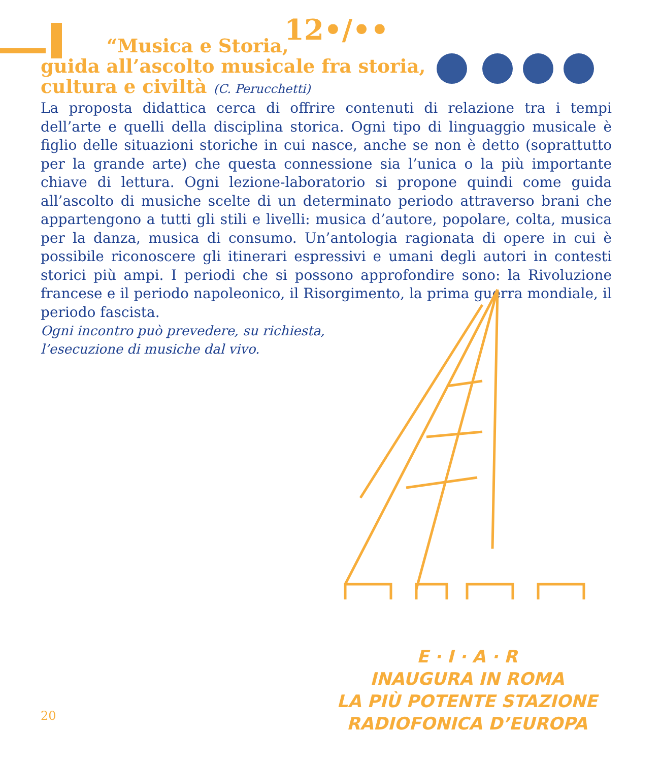12•/••
“Musica e Storia,
guida all’ascolto musicale fra storia,
cultura e civiltà (C. Perucchetti)
La proposta didattica cerca di offrire contenuti di relazione tra i tempi dell’arte e quelli della disciplina storica. Ogni tipo di linguaggio musicale è figlio delle situazioni storiche in cui nasce, anche se non è detto (soprattutto per la grande arte) che questa connessione sia l’unica o la più importante chiave di lettura. Ogni lezione-laboratorio si propone quindi come guida all’ascolto di musiche scelte di un determinato periodo attraverso brani che appartengono a tutti gli stili e livelli: musica d’autore, popolare, colta, musica per la danza, musica di consumo. Un’antologia ragionata di opere in cui è possibile riconoscere gli itinerari espressivi e umani degli autori in contesti storici più ampi. I periodi che si possono approfondire sono: la Rivoluzione francese e il periodo napoleonico, il Risorgimento, la prima guerra mondiale, il periodo fascista.
Ogni incontro può prevedere, su richiesta,
l’esecuzione di musiche dal vivo.
E · I · A · R
INAUGURA IN ROMA
LA PIÙ POTENTE STAZIONE
RADIOFONICA D’EUROPA
20